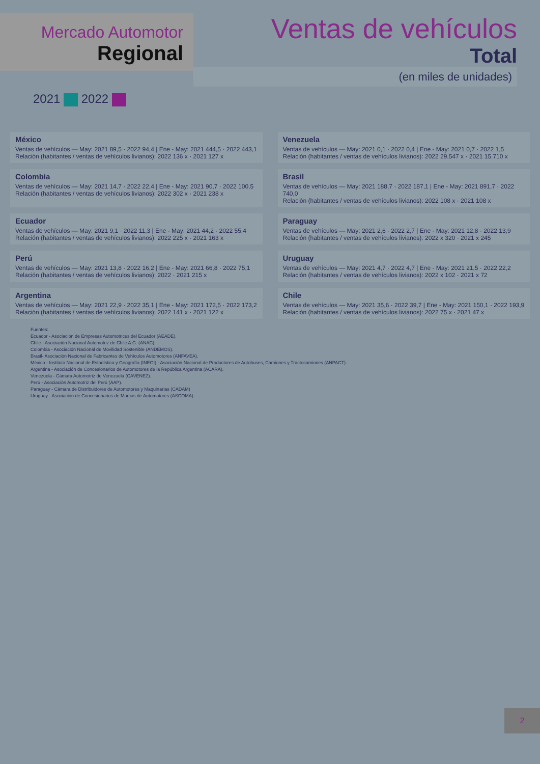Mercado Automotor
Regional
Ventas de vehículos
Total
(en miles de unidades)
2021 2022
México
Ventas de vehículos — May: 2021 89,5 · 2022 94,4 | Ene - May: 2021 444,5 · 2022 443,1
Relación (habitantes / ventas de vehículos livianos): 2022 136 x · 2021 127 x
Venezuela
Ventas de vehículos — May: 2021 0,1 · 2022 0,4 | Ene - May: 2021 0,7 · 2022 1,5
Relación (habitantes / ventas de vehículos livianos): 2022 29.547 x · 2021 15.710 x
Colombia
Ventas de vehículos — May: 2021 14,7 · 2022 22,4 | Ene - May: 2021 90,7 · 2022 100,5
Relación (habitantes / ventas de vehículos livianos): 2022 302 x · 2021 238 x
Brasil
Ventas de vehículos — May: 2021 188,7 · 2022 187,1 | Ene - May: 2021 891,7 · 2022 740,0
Relación (habitantes / ventas de vehículos livianos): 2022 108 x · 2021 108 x
Ecuador
Ventas de vehículos — May: 2021 9,1 · 2022 11,3 | Ene - May: 2021 44,2 · 2022 55,4
Relación (habitantes / ventas de vehículos livianos): 2022 225 x · 2021 163 x
Paraguay
Ventas de vehículos — May: 2021 2,6 · 2022 2,7 | Ene - May: 2021 12,8 · 2022 13,9
Relación (habitantes / ventas de vehículos livianos): 2022 x 320 · 2021 x 245
Perú
Ventas de vehículos — May: 2021 13,8 · 2022 16,2 | Ene - May: 2021 66,8 · 2022 75,1
Relación (habitantes / ventas de vehículos livianos): 2022 · 2021 215 x
Uruguay
Ventas de vehículos — May: 2021 4,7 · 2022 4,7 | Ene - May: 2021 21,5 · 2022 22,2
Relación (habitantes / ventas de vehículos livianos): 2022 x 102 · 2021 x 72
Argentina
Ventas de vehículos — May: 2021 22,9 · 2022 35,1 | Ene - May: 2021 172,5 · 2022 173,2
Relación (habitantes / ventas de vehículos livianos): 2022 141 x · 2021 122 x
Chile
Ventas de vehículos — May: 2021 35,6 · 2022 39,7 | Ene - May: 2021 150,1 · 2022 193,9
Relación (habitantes / ventas de vehículos livianos): 2022 75 x · 2021 47 x
Fuentes:
Ecuador - Asociación de Empresas Automotrices del Ecuador (AEADE).
Chile - Asociación Nacional Automotriz de Chile A.G. (ANAC).
Colombia - Asociación Nacional de Movilidad Sostenible (ANDEMOS).
Brasil- Asociación Nacional de Fabricantes de Vehículos Automotores (ANFAVEA).
México - Instituto Nacional de Estadística y Geografía (INEGI) - Asociación Nacional de Productores de Autobuses, Camiones y Tractocamiones (ANPACT).
Argentina - Asociación de Concesionarios de Automotores de la República Argentina (ACARA).
Venezuela - Cámara Automotriz de Venezuela (CAVENEZ).
Perú - Asociación Automotriz del Perú (AAP).
Paraguay - Cámara de Distribuidores de Automotores y Maquinarias (CADAM)
Uruguay - Asociación de Concesionarios de Marcas de Automotores (ASCOMA).
2